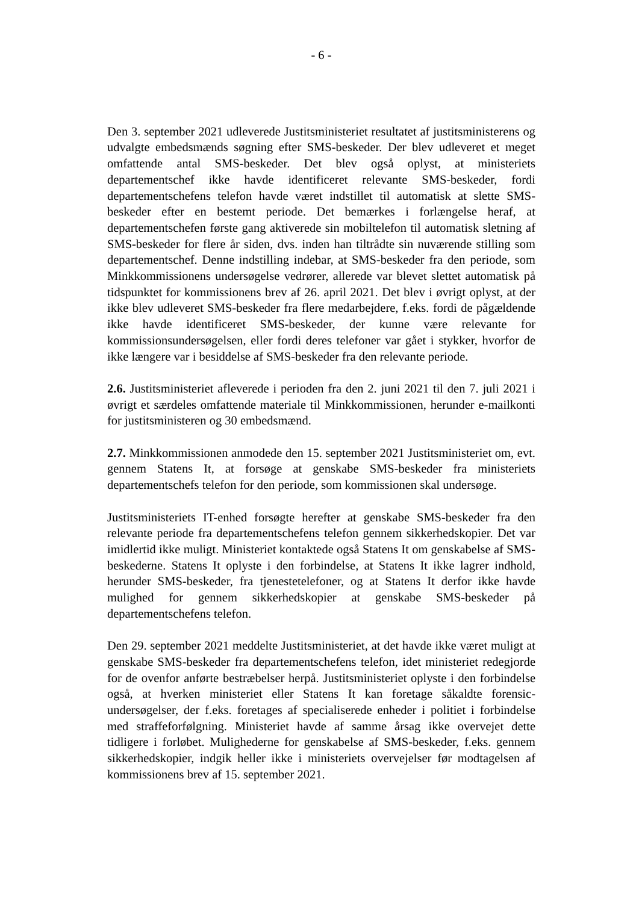- 6 -
Den 3. september 2021 udleverede Justitsministeriet resultatet af justitsministerens og udvalgte embedsmænds søgning efter SMS-beskeder. Der blev udleveret et meget omfattende antal SMS-beskeder. Det blev også oplyst, at ministeriets departementschef ikke havde identificeret relevante SMS-beskeder, fordi departementschefens telefon havde været indstillet til automatisk at slette SMS-beskeder efter en bestemt periode. Det bemærkes i forlængelse heraf, at departementschefen første gang aktiverede sin mobiltelefon til automatisk sletning af SMS-beskeder for flere år siden, dvs. inden han tiltrådte sin nuværende stilling som departementschef. Denne indstilling indebar, at SMS-beskeder fra den periode, som Minkkommissionens undersøgelse vedrører, allerede var blevet slettet automatisk på tidspunktet for kommissionens brev af 26. april 2021. Det blev i øvrigt oplyst, at der ikke blev udleveret SMS-beskeder fra flere medarbejdere, f.eks. fordi de pågældende ikke havde identificeret SMS-beskeder, der kunne være relevante for kommissionsundersøgelsen, eller fordi deres telefoner var gået i stykker, hvorfor de ikke længere var i besiddelse af SMS-beskeder fra den relevante periode.
2.6. Justitsministeriet afleverede i perioden fra den 2. juni 2021 til den 7. juli 2021 i øvrigt et særdeles omfattende materiale til Minkkommissionen, herunder e-mailkonti for justitsministeren og 30 embedsmænd.
2.7. Minkkommissionen anmodede den 15. september 2021 Justitsministeriet om, evt. gennem Statens It, at forsøge at genskabe SMS-beskeder fra ministeriets departementschefs telefon for den periode, som kommissionen skal undersøge.
Justitsministeriets IT-enhed forsøgte herefter at genskabe SMS-beskeder fra den relevante periode fra departementschefens telefon gennem sikkerhedskopier. Det var imidlertid ikke muligt. Ministeriet kontaktede også Statens It om genskabelse af SMS-beskederne. Statens It oplyste i den forbindelse, at Statens It ikke lagrer indhold, herunder SMS-beskeder, fra tjenestetelefoner, og at Statens It derfor ikke havde mulighed for gennem sikkerhedskopier at genskabe SMS-beskeder på departementschefens telefon.
Den 29. september 2021 meddelte Justitsministeriet, at det havde ikke været muligt at genskabe SMS-beskeder fra departementschefens telefon, idet ministeriet redegjorde for de ovenfor anførte bestræbelser herpå. Justitsministeriet oplyste i den forbindelse også, at hverken ministeriet eller Statens It kan foretage såkaldte forensic-undersøgelser, der f.eks. foretages af specialiserede enheder i politiet i forbindelse med straffeforfølgning. Ministeriet havde af samme årsag ikke overvejet dette tidligere i forløbet. Mulighederne for genskabelse af SMS-beskeder, f.eks. gennem sikkerhedskopier, indgik heller ikke i ministeriets overvejelser før modtagelsen af kommissionens brev af 15. september 2021.